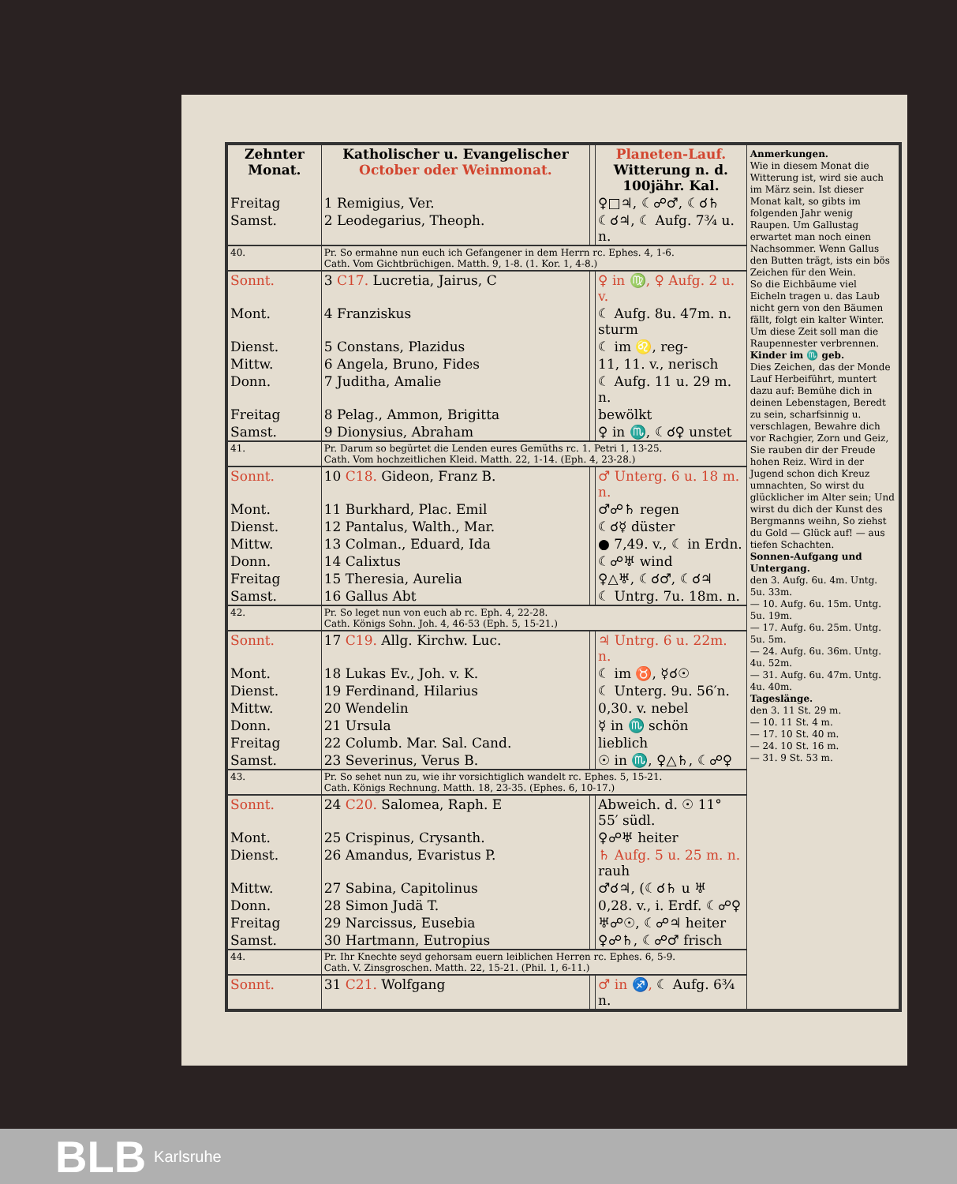| Zehnter Monat. | Katholischer u. Evangelischer October oder Weinmonat. | | Planeten-Lauf. Witterung n. d. 100jähr. Kal. |
| --- | --- | --- | --- |
| Freitag | 1 Remigius, Ver. | | ♀□♃, ☾☍♂, ☾☌♄ |
| Samst. | 2 Leodegarius, Theoph. | | ☾☌♃, ☾ Aufg. 7¾ u. n. |
| 40. | Pr. So ermahne nun euch ich Gefangener in dem Herrn rc. Ephes. 4, 1-6. Cath. Vom Gichtbrüchigen. Matth. 9, 1-8. (1. Kor. 1, 4-8.) | | |
| Sonnt. | 3 C17. Lucretia, Jairus, C | | ♀ in ♍, ♀ Aufg. 2 u. v. |
| Mont. | 4 Franziskus | | ☾ Aufg. 8u. 47m. n. sturm |
| Dienst. | 5 Constans, Plazidus | | ☾ im ♌, reg- |
| Mittw. | 6 Angela, Bruno, Fides | | 11, 11. v., nerisch |
| Donn. | 7 Juditha, Amalie | | ☾ Aufg. 11 u. 29 m. n. |
| Freitag | 8 Pelag., Ammon, Brigitta | | bewölkt |
| Samst. | 9 Dionysius, Abraham | | ♀ in ♏, ☾☌♀ unstet |
| 41. | Pr. Darum so begürtet die Lenden eures Gemüths rc. 1. Petri 1, 13-25. Cath. Vom hochzeitlichen Kleid. Matth. 22, 1-14. (Eph. 4, 23-28.) | | |
| Sonnt. | 10 C18. Gideon, Franz B. | | ♂ Unterg. 6 u. 18 m. n. |
| Mont. | 11 Burkhard, Plac. Emil | | ♂☍♄ regen |
| Dienst. | 12 Pantalus, Walth., Mar. | | ☾☌☿ düster |
| Mittw. | 13 Colman., Eduard, Ida | | ● 7,49. v., ☾ in Erdn. |
| Donn. | 14 Calixtus | | ☾☍♅ wind |
| Freitag | 15 Theresia, Aurelia | | ♀△♅, ☾☌♂, ☾☌♃ |
| Samst. | 16 Gallus Abt | | ☾ Untrg. 7u. 18m. n. |
| 42. | Pr. So leget nun von euch ab rc. Eph. 4, 22-28. Cath. Königs Sohn. Joh. 4, 46-53 (Eph. 5, 15-21.) | | |
| Sonnt. | 17 C19. Allg. Kirchw. Luc. | | ♃ Untrg. 6 u. 22m. n. |
| Mont. | 18 Lukas Ev., Joh. v. K. | | ☾ im ♉, ☿☌☉ |
| Dienst. | 19 Ferdinand, Hilarius | | ☾ Unterg. 9u. 56′n. |
| Mittw. | 20 Wendelin | | 0,30. v. nebel |
| Donn. | 21 Ursula | | ☿ in ♏ schön |
| Freitag | 22 Columb. Mar. Sal. Cand. | | lieblich |
| Samst. | 23 Severinus, Verus B. | | ☉ in ♏, ♀△♄, ☾☍♀ |
| 43. | Pr. So sehet nun zu, wie ihr vorsichtiglich wandelt rc. Ephes. 5, 15-21. Cath. Königs Rechnung. Matth. 18, 23-35. (Ephes. 6, 10-17.) | | |
| Sonnt. | 24 C20. Salomea, Raph. E | | Abweich. d. ☉ 11° 55′ südl. |
| Mont. | 25 Crispinus, Crysanth. | | ♀☍♅ heiter |
| Dienst. | 26 Amandus, Evaristus P. | | ♄ Aufg. 5 u. 25 m. n. rauh |
| Mittw. | 27 Sabina, Capitolinus | | ♂☌♃, (☾☌♄ u ♅ |
| Donn. | 28 Simon Judä T. | | 0,28. v., i. Erdf. ☾☍♀ |
| Freitag | 29 Narcissus, Eusebia | | ♅☍☉, ☾☍♃ heiter |
| Samst. | 30 Hartmann, Eutropius | | ♀☍♄, ☾☍♂ frisch |
| 44. | Pr. Ihr Knechte seyd gehorsam euern leiblichen Herren rc. Ephes. 6, 5-9. Cath. V. Zinsgroschen. Matth. 22, 15-21. (Phil. 1, 6-11.) | | |
| Sonnt. | 31 C21. Wolfgang | | ♂ in ♐, ☾ Aufg. 6¾ n. |
Anmerkungen.
Wie in diesem Monat die Witterung ist, wird sie auch im März sein. Ist dieser Monat kalt, so gibts im folgenden Jahr wenig Raupen. Um Gallustag erwartet man noch einen Nachsommer. Wenn Gallus den Butten trägt, ists ein bös Zeichen für den Wein.
So die Eichbäume viel Eicheln tragen u. das Laub nicht gern von den Bäumen fällt, folgt ein kalter Winter. Um diese Zeit soll man die Raupennester verbrennen.
Kinder im ♏ geb.
Dies Zeichen, das der Monde Lauf Herbeiführt, muntert dazu auf: Bemühe dich in deinen Lebenstagen, Beredt zu sein, scharfsinnig u. verschlagen, Bewahre dich vor Rachgier, Zorn und Geiz, Sie rauben dir der Freude hohen Reiz. Wird in der Jugend schon dich Kreuz umnachten, So wirst du glücklicher im Alter sein; Und wirst du dich der Kunst des Bergmanns weihn, So ziehst du Gold — Glück auf! — aus tiefen Schachten.
Sonnen-Aufgang und Untergang.
den 3. Aufg. 6u. 4m. Untg. 5u. 33m.
— 10. Aufg. 6u. 15m. Untg. 5u. 19m.
— 17. Aufg. 6u. 25m. Untg. 5u. 5m.
— 24. Aufg. 6u. 36m. Untg. 4u. 52m.
— 31. Aufg. 6u. 47m. Untg. 4u. 40m.
Tageslänge.
den 3. 11 St. 29 m.
— 10. 11 St. 4 m.
— 17. 10 St. 40 m.
— 24. 10 St. 16 m.
— 31. 9 St. 53 m.
BLB Karlsruhe